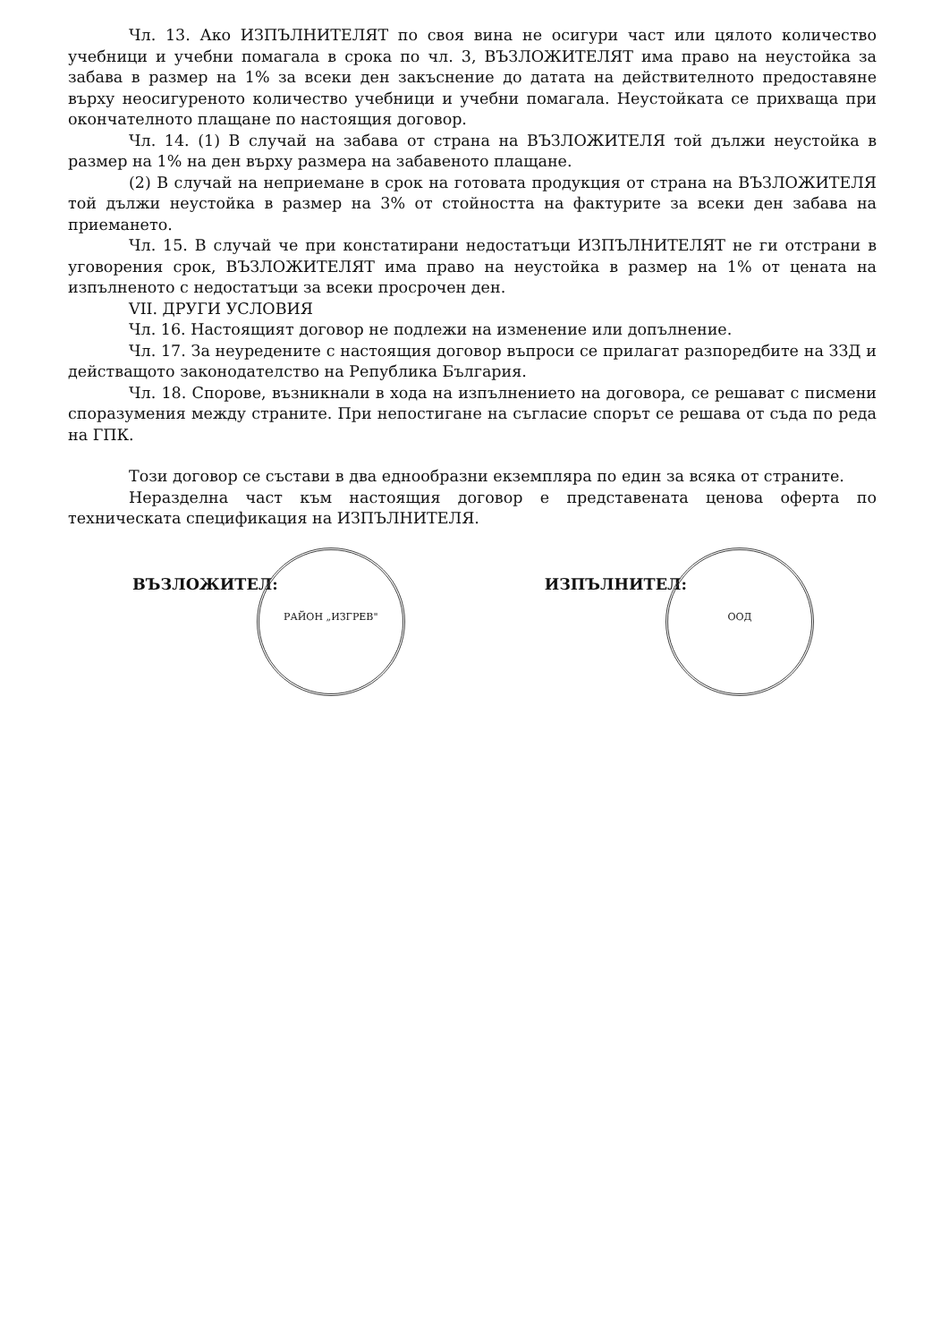Чл. 13. Ако ИЗПЪЛНИТЕЛЯТ по своя вина не осигури част или цялото количество учебници и учебни помагала в срока по чл. 3, ВЪЗЛОЖИТЕЛЯТ има право на неустойка за забава в размер на 1% за всеки ден закъснение до датата на действителното предоставяне върху неосигуреното количество учебници и учебни помагала. Неустойката се прихваща при окончателното плащане по настоящия договор.
Чл. 14. (1) В случай на забава от страна на ВЪЗЛОЖИТЕЛЯ той дължи неустойка в размер на 1% на ден върху размера на забавеното плащане.
(2) В случай на неприемане в срок на готовата продукция от страна на ВЪЗЛОЖИТЕЛЯ той дължи неустойка в размер на 3% от стойността на фактурите за всеки ден забава на приемането.
Чл. 15. В случай че при констатирани недостатъци ИЗПЪЛНИТЕЛЯТ не ги отстрани в уговорения срок, ВЪЗЛОЖИТЕЛЯТ има право на неустойка в размер на 1% от цената на изпълненото с недостатъци за всеки просрочен ден.
VII. ДРУГИ УСЛОВИЯ
Чл. 16. Настоящият договор не подлежи на изменение или допълнение.
Чл. 17. За неуредените с настоящия договор въпроси се прилагат разпоредбите на ЗЗД и действащото законодателство на Република България.
Чл. 18. Спорове, възникнали в хода на изпълнението на договора, се решават с писмени споразумения между страните. При непостигане на съгласие спорът се решава от съда по реда на ГПК.
Този договор се състави в два еднообразни екземпляра по един за всяка от страните.
Неразделна част към настоящия договор е представената ценова оферта по техническата спецификация на ИЗПЪЛНИТЕЛЯ.
ВЪЗЛОЖИТЕЛ: РАЙОН „ИЗГРЕВ"
ИЗПЪЛНИТЕЛ: ООД